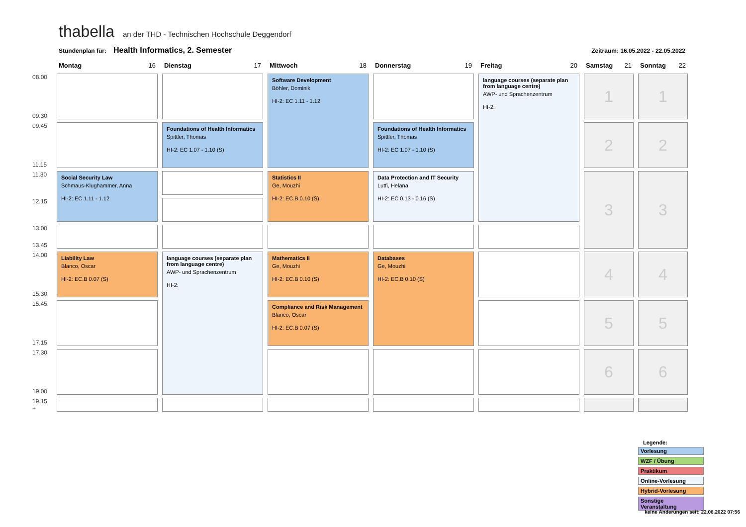thabella an der THD - Technischen Hochschule Deggendorf
Stundenplan für: Health Informatics, 2. Semester Zeitraum: 16.05.2022 - 22.05.2022
| | Montag 16 | Dienstag 17 | Mittwoch 18 | Donnerstag 19 | Freitag 20 | Samstag 21 | Sonntag 22 |
| --- | --- | --- | --- | --- | --- | --- | --- |
| 08.00 09.30 | | | Software Development Böhler, Dominik HI-2: EC 1.11 - 1.12 | | language courses (separate plan from language centre) AWP- und Sprachenzentrum HI-2: | 1 | 1 |
| 09.45 11.15 | | Foundations of Health Informatics Spittler, Thomas HI-2: EC 1.07 - 1.10 (S) | | Foundations of Health Informatics Spittler, Thomas HI-2: EC 1.07 - 1.10 (S) | | 2 | 2 |
| 11.30 | Social Security Law Schmaus-Klughammer, Anna HI-2: EC 1.11 - 1.12 | | Statistics II Ge, Mouzhi HI-2: EC.B 0.10 (S) | Data Protection and IT Security Lutfi, Helana HI-2: EC 0.13 - 0.16 (S) | | 3 | 3 |
| 12.15 | | | | | | | |
| 13.00 13.45 | | | | | | | |
| 14.00 15.30 | Liability Law Blanco, Oscar HI-2: EC.B 0.07 (S) | language courses (separate plan from language centre) AWP- und Sprachenzentrum HI-2: | Mathematics II Ge, Mouzhi HI-2: EC.B 0.10 (S) | Databases Ge, Mouzhi HI-2: EC.B 0.10 (S) | | 4 | 4 |
| 15.45 17.15 | | | Compliance and Risk Management Blanco, Oscar HI-2: EC.B 0.07 (S) | | | 5 | 5 |
| 17.30 19.00 | | | | | | 6 | 6 |
| 19.15 + | | | | | | | |
Legende:
Vorlesung
WZF / Übung
Praktikum
Online-Vorlesung
Hybrid-Vorlesung
Sonstige Veranstaltung
keine Änderungen seit: 22.06.2022 07:56